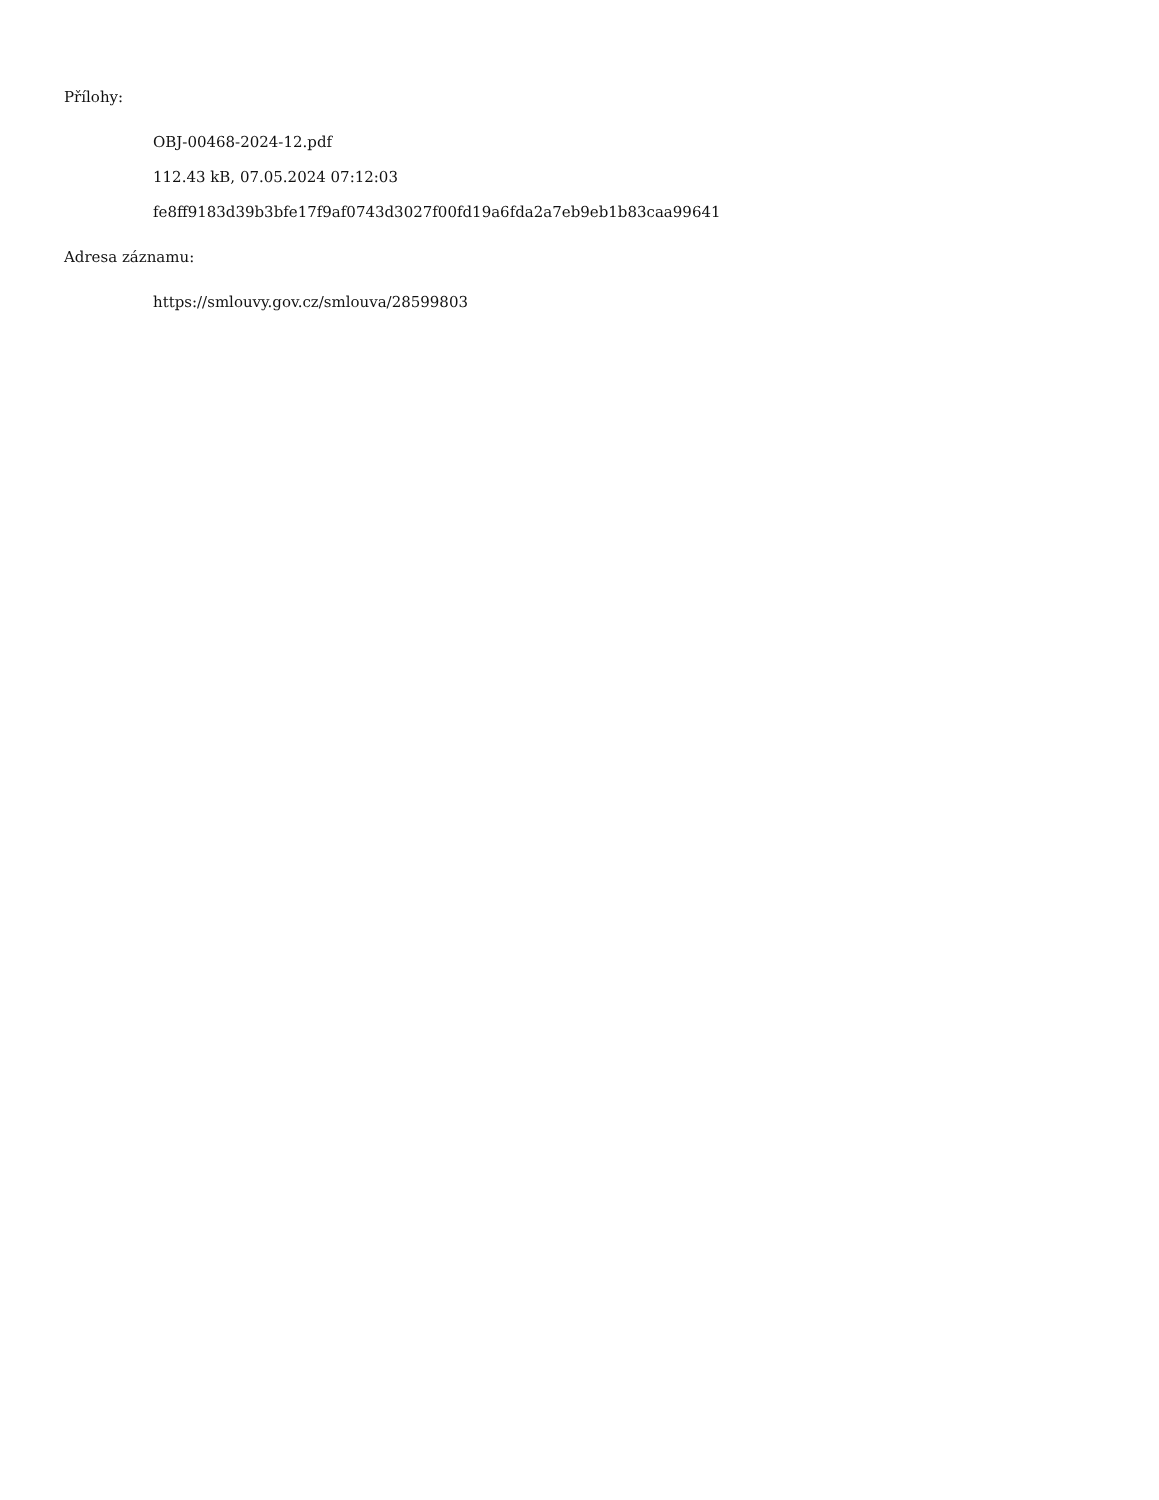Přílohy:
OBJ-00468-2024-12.pdf
112.43 kB, 07.05.2024 07:12:03
fe8ff9183d39b3bfe17f9af0743d3027f00fd19a6fda2a7eb9eb1b83caa99641
Adresa záznamu:
https://smlouvy.gov.cz/smlouva/28599803